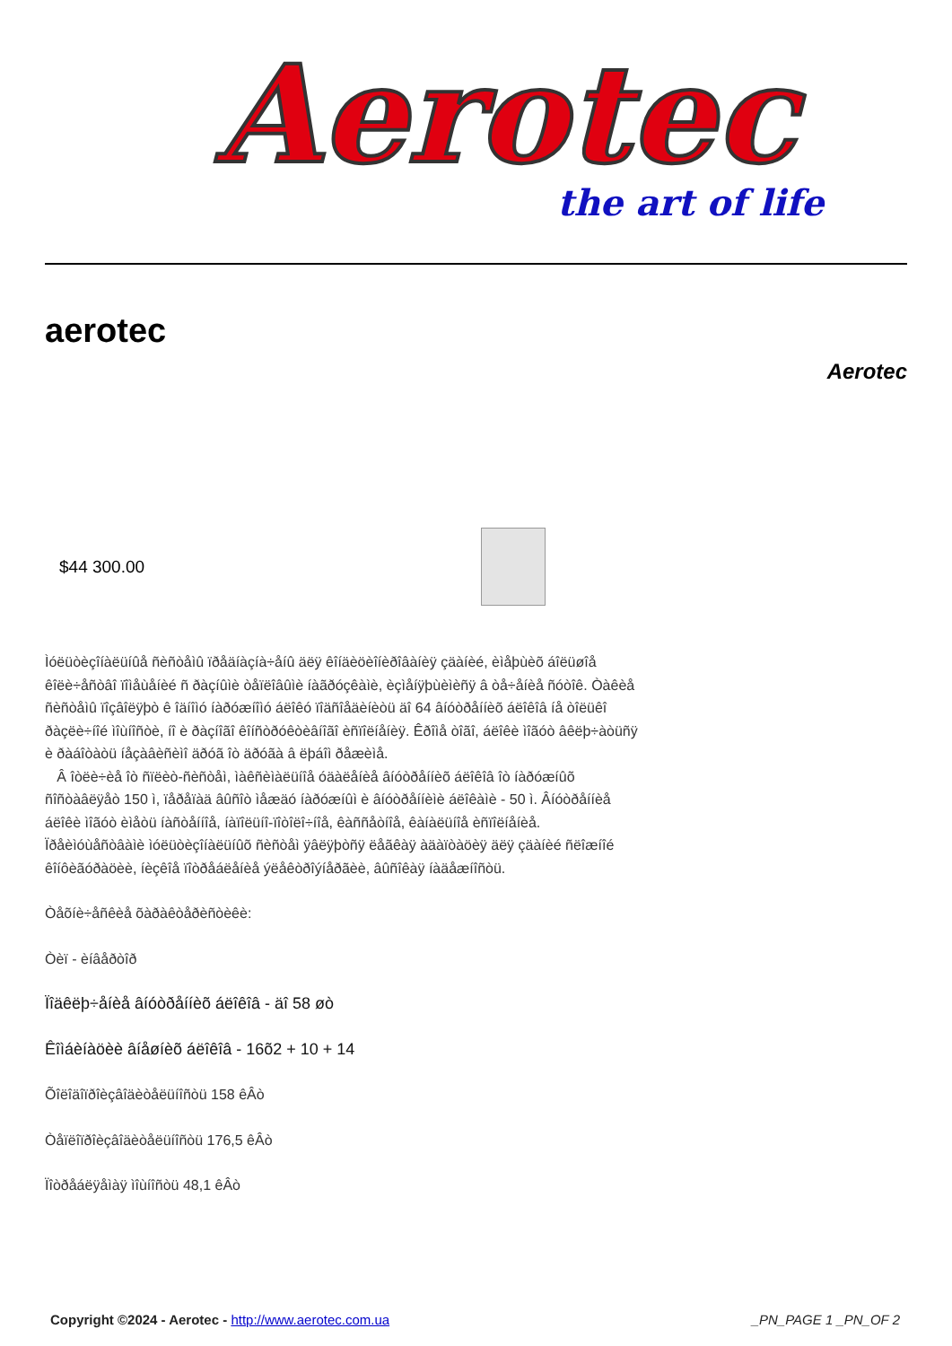Aerotec
the art of life
aerotec
Aerotec
$44 300.00
Ìóëüòèçîíàëüíûå ñèñòåìû ïðåäíàçíà÷åíû äëÿ êîíäèöèîíèðîâàíèÿ çäàíèé, èìåþùèõ áîëüøîå êîëè÷åñòâî ïîìåùåíèé ñ ðàçíûìè òåïëîâûìè íàãðóçêàìè, èçìåíÿþùèìèñÿ â òå÷åíèå ñóòîê. Òàêèå ñèñòåìû ïîçâîëÿþò ê îäíîìó íàðóæíîìó áëîêó ïîäñîåäèíèòü äî 64 âíóòðåííèõ áëîêîâ íå òîëüêî ðàçëè÷íîé ìîùíîñòè, íî è ðàçíîãî êîíñòðóêòèâíîãî èñïîëíåíèÿ. Êðîìå òîãî, áëîêè ìîãóò âêëþ÷àòüñÿ è ðàáîòàòü íåçàâèñèìî äðóã îò äðóãà â ëþáîì ðåæèìå.
Â îòëè÷èå îò ñïëèò-ñèñòåì, ìàêñèìàëüíîå óäàëåíèå âíóòðåííèõ áëîêîâ îò íàðóæíûõ ñîñòàâëÿåò 150 ì, ïåðåïàä âûñîò ìåæäó íàðóæíûì è âíóòðåííèìè áëîêàìè - 50 ì. Âíóòðåííèå áëîêè ìîãóò èìåòü íàñòåííîå, íàïîëüíî-ïîòîëî÷íîå, êàññåòíîå, êàíàëüíîå èñïîëíåíèå.
Ïðåèìóùåñòâàìè ìóëüòèçîíàëüíûõ ñèñòåì ÿâëÿþòñÿ ëåãêàÿ àäàïòàöèÿ äëÿ çäàíèé ñëîæíîé êîíôèãóðàöèè, íèçêîå ïîòðåáëåíèå ýëåêòðîýíåðãèè, âûñîêàÿ íàäåæíîñòü.
Òåõíè÷åñêèå õàðàêòåðèñòèêè:
Òèï - èíâåðòîð
Ïîäêëþ÷åíèå âíóòðåííèõ áëîêîâ - äî 58 øò
Êîìáèíàöèè âíåøíèõ áëîêîâ - 16õ2 + 10 + 14
Õîëîäîïðîèçâîäèòåëüíîñòü 158 êÂò
Òåïëîïðîèçâîäèòåëüíîñòü 176,5 êÂò
Ïîòðåáëÿåìàÿ ìîùíîñòü 48,1 êÂò
Copyright ©2024 - Aerotec - http://www.aerotec.com.ua
_PN_PAGE 1 _PN_OF 2